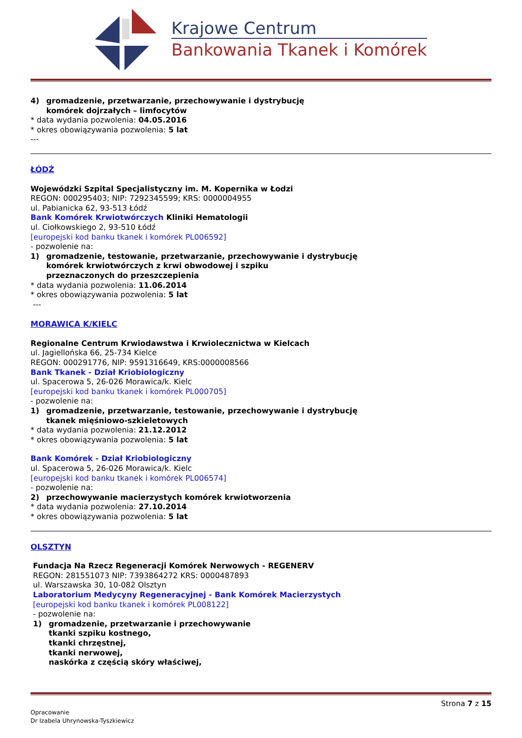Krajowe Centrum
Bankowania Tkanek i Komórek
4) gromadzenie, przetwarzanie, przechowywanie i dystrybucję
komórek dojrzałych – limfocytów
* data wydania pozwolenia: 04.05.2016
* okres obowiązywania pozwolenia: 5 lat
---
ŁÓDŹ
Wojewódzki Szpital Specjalistyczny im. M. Kopernika w Łodzi
REGON: 000295403; NIP: 7292345599; KRS: 0000004955
ul. Pabianicka 62, 93-513 Łódź
Bank Komórek Krwiotwórczych Kliniki Hematologii
ul. Ciołkowskiego 2, 93-510 Łódź
[europejski kod banku tkanek i komórek PL006592]
- pozwolenie na:
1) gromadzenie, testowanie, przetwarzanie, przechowywanie i dystrybucję
komórek krwiotwórczych z krwi obwodowej i szpiku
przeznaczonych do przeszczepienia
* data wydania pozwolenia: 11.06.2014
* okres obowiązywania pozwolenia: 5 lat
---
MORAWICA K/KIELC
Regionalne Centrum Krwiodawstwa i Krwiolecznictwa w Kielcach
ul. Jagiellońska 66, 25-734 Kielce
REGON: 000291776, NIP: 9591316649, KRS:0000008566
Bank Tkanek - Dział Kriobiologiczny
ul. Spacerowa 5, 26-026 Morawica/k. Kielc
[europejski kod banku tkanek i komórek PL000705]
- pozwolenie na:
1) gromadzenie, przetwarzanie, testowanie, przechowywanie i dystrybucję
tkanek mięśniowo-szkieletowych
* data wydania pozwolenia: 21.12.2012
* okres obowiązywania pozwolenia: 5 lat
Bank Komórek - Dział Kriobiologiczny
ul. Spacerowa 5, 26-026 Morawica/k. Kielc
[europejski kod banku tkanek i komórek PL006574]
- pozwolenie na:
2) przechowywanie macierzystych komórek krwiotworzenia
* data wydania pozwolenia: 27.10.2014
* okres obowiązywania pozwolenia: 5 lat
OLSZTYN
Fundacja Na Rzecz Regeneracji Komórek Nerwowych - REGENERV
REGON: 281551073 NIP: 7393864272 KRS: 0000487893
ul. Warszawska 30, 10-082 Olsztyn
Laboratorium Medycyny Regeneracyjnej - Bank Komórek Macierzystych
[europejski kod banku tkanek i komórek PL008122]
- pozwolenie na:
1) gromadzenie, przetwarzanie i przechowywanie
tkanki szpiku kostnego,
tkanki chrzęstnej,
tkanki nerwowej,
naskórka z częścią skóry właściwej,
Strona 7 z 15
Opracowanie
Dr Izabela Uhrynowska-Tyszkiewicz